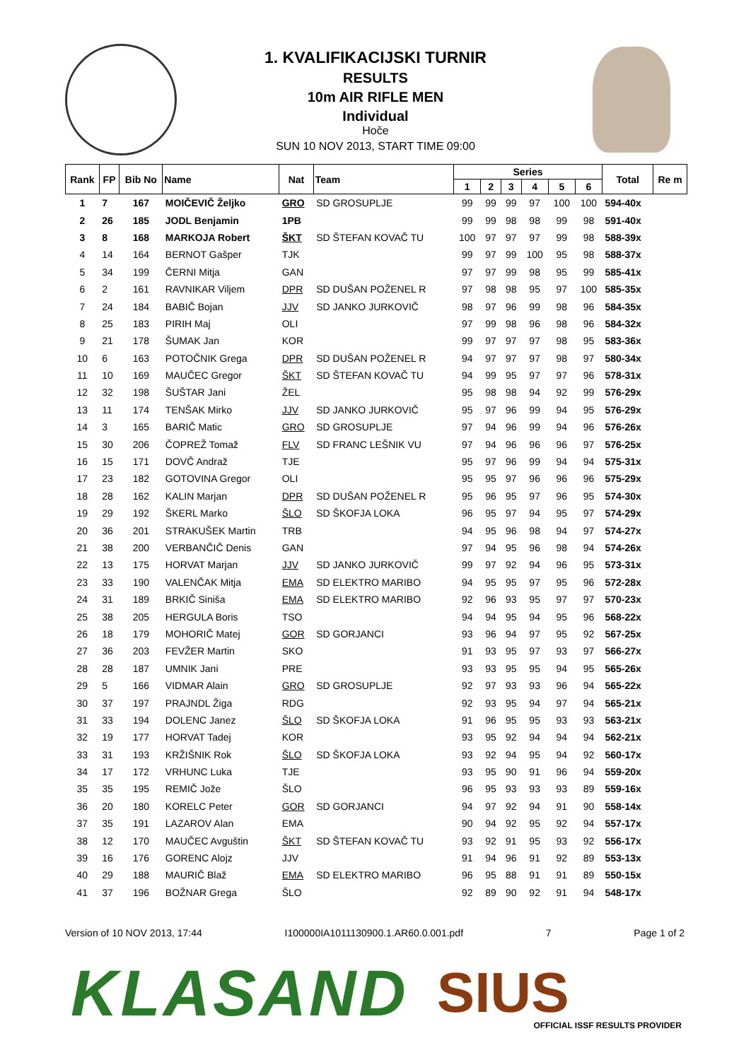1. KVALIFIKACIJSKI TURNIR
RESULTS
10m AIR RIFLE MEN
Individual
Hoče
SUN 10 NOV 2013, START TIME 09:00
| Rank | FP | Bib No | Name | Nat | Team | Series | | | | | | Total | Re m |
| --- | --- | --- | --- | --- | --- | --- | --- | --- | --- | --- | --- | --- | --- |
| | | | | | | 1 | 2 | 3 | 4 | 5 | 6 | | |
| 1 | 7 | 167 | MOIČEVIČ Željko | GRO | SD GROSUPLJE | 99 | 99 | 99 | 97 | 100 | 100 | 594-40x | |
| 2 | 26 | 185 | JODL Benjamin | 1PB | | 99 | 99 | 98 | 98 | 99 | 98 | 591-40x | |
| 3 | 8 | 168 | MARKOJA Robert | ŠKT | SD ŠTEFAN KOVAČ TU | 100 | 97 | 97 | 97 | 99 | 98 | 588-39x | |
| 4 | 14 | 164 | BERNOT Gašper | TJK | | 99 | 97 | 99 | 100 | 95 | 98 | 588-37x | |
| 5 | 34 | 199 | ČERNI Mitja | GAN | | 97 | 97 | 99 | 98 | 95 | 99 | 585-41x | |
| 6 | 2 | 161 | RAVNIKAR Viljem | DPR | SD DUŠAN POŽENEL R | 97 | 98 | 98 | 95 | 97 | 100 | 585-35x | |
| 7 | 24 | 184 | BABIČ Bojan | JJV | SD JANKO JURKOVIČ | 98 | 97 | 96 | 99 | 98 | 96 | 584-35x | |
| 8 | 25 | 183 | PIRIH Maj | OLI | | 97 | 99 | 98 | 96 | 98 | 96 | 584-32x | |
| 9 | 21 | 178 | ŠUMAK Jan | KOR | | 99 | 97 | 97 | 97 | 98 | 95 | 583-36x | |
| 10 | 6 | 163 | POTOČNIK Grega | DPR | SD DUŠAN POŽENEL R | 94 | 97 | 97 | 97 | 98 | 97 | 580-34x | |
| 11 | 10 | 169 | MAUČEC Gregor | ŠKT | SD ŠTEFAN KOVAČ TU | 94 | 99 | 95 | 97 | 97 | 96 | 578-31x | |
| 12 | 32 | 198 | ŠUŠTAR Jani | ŽEL | | 95 | 98 | 98 | 94 | 92 | 99 | 576-29x | |
| 13 | 11 | 174 | TENŠAK Mirko | JJV | SD JANKO JURKOVIČ | 95 | 97 | 96 | 99 | 94 | 95 | 576-29x | |
| 14 | 3 | 165 | BARIČ Matic | GRO | SD GROSUPLJE | 97 | 94 | 96 | 99 | 94 | 96 | 576-26x | |
| 15 | 30 | 206 | ČOPREŽ Tomaž | FLV | SD FRANC LEŠNIK VU | 97 | 94 | 96 | 96 | 96 | 97 | 576-25x | |
| 16 | 15 | 171 | DOVČ Andraž | TJE | | 95 | 97 | 96 | 99 | 94 | 94 | 575-31x | |
| 17 | 23 | 182 | GOTOVINA Gregor | OLI | | 95 | 95 | 97 | 96 | 96 | 96 | 575-29x | |
| 18 | 28 | 162 | KALIN Marjan | DPR | SD DUŠAN POŽENEL R | 95 | 96 | 95 | 97 | 96 | 95 | 574-30x | |
| 19 | 29 | 192 | ŠKERL Marko | ŠLO | SD ŠKOFJA LOKA | 96 | 95 | 97 | 94 | 95 | 97 | 574-29x | |
| 20 | 36 | 201 | STRAKUŠEK Martin | TRB | | 94 | 95 | 96 | 98 | 94 | 97 | 574-27x | |
| 21 | 38 | 200 | VERBANČIČ Denis | GAN | | 97 | 94 | 95 | 96 | 98 | 94 | 574-26x | |
| 22 | 13 | 175 | HORVAT Marjan | JJV | SD JANKO JURKOVIČ | 99 | 97 | 92 | 94 | 96 | 95 | 573-31x | |
| 23 | 33 | 190 | VALENČAK Mitja | EMA | SD ELEKTRO MARIBO | 94 | 95 | 95 | 97 | 95 | 96 | 572-28x | |
| 24 | 31 | 189 | BRKIČ Siniša | EMA | SD ELEKTRO MARIBO | 92 | 96 | 93 | 95 | 97 | 97 | 570-23x | |
| 25 | 38 | 205 | HERGULA Boris | TSO | | 94 | 94 | 95 | 94 | 95 | 96 | 568-22x | |
| 26 | 18 | 179 | MOHORIČ Matej | GOR | SD GORJANCI | 93 | 96 | 94 | 97 | 95 | 92 | 567-25x | |
| 27 | 36 | 203 | FEVŽER Martin | SKO | | 91 | 93 | 95 | 97 | 93 | 97 | 566-27x | |
| 28 | 28 | 187 | UMNIK Jani | PRE | | 93 | 93 | 95 | 95 | 94 | 95 | 565-26x | |
| 29 | 5 | 166 | VIDMAR Alain | GRO | SD GROSUPLJE | 92 | 97 | 93 | 93 | 96 | 94 | 565-22x | |
| 30 | 37 | 197 | PRAJNDL Žiga | RDG | | 92 | 93 | 95 | 94 | 97 | 94 | 565-21x | |
| 31 | 33 | 194 | DOLENC Janez | ŠLO | SD ŠKOFJA LOKA | 91 | 96 | 95 | 95 | 93 | 93 | 563-21x | |
| 32 | 19 | 177 | HORVAT Tadej | KOR | | 93 | 95 | 92 | 94 | 94 | 94 | 562-21x | |
| 33 | 31 | 193 | KRŽIŠNIK Rok | ŠLO | SD ŠKOFJA LOKA | 93 | 92 | 94 | 95 | 94 | 92 | 560-17x | |
| 34 | 17 | 172 | VRHUNC Luka | TJE | | 93 | 95 | 90 | 91 | 96 | 94 | 559-20x | |
| 35 | 35 | 195 | REMIČ Jože | ŠLO | | 96 | 95 | 93 | 93 | 93 | 89 | 559-16x | |
| 36 | 20 | 180 | KORELC Peter | GOR | SD GORJANCI | 94 | 97 | 92 | 94 | 91 | 90 | 558-14x | |
| 37 | 35 | 191 | LAZAROV Alan | EMA | | 90 | 94 | 92 | 95 | 92 | 94 | 557-17x | |
| 38 | 12 | 170 | MAUČEC Avguštin | ŠKT | SD ŠTEFAN KOVAČ TU | 93 | 92 | 91 | 95 | 93 | 92 | 556-17x | |
| 39 | 16 | 176 | GORENC Alojz | JJV | | 91 | 94 | 96 | 91 | 92 | 89 | 553-13x | |
| 40 | 29 | 188 | MAURIČ Blaž | EMA | SD ELEKTRO MARIBO | 96 | 95 | 88 | 91 | 91 | 89 | 550-15x | |
| 41 | 37 | 196 | BOŽNAR Grega | ŠLO | | 92 | 89 | 90 | 92 | 91 | 94 | 548-17x | |
Version of 10 NOV 2013, 17:44 I100000IA1011130900.1.AR60.0.001.pdf 7 Page 1 of 2
KLASAND SIUS
OFFICIAL ISSF RESULTS PROVIDER